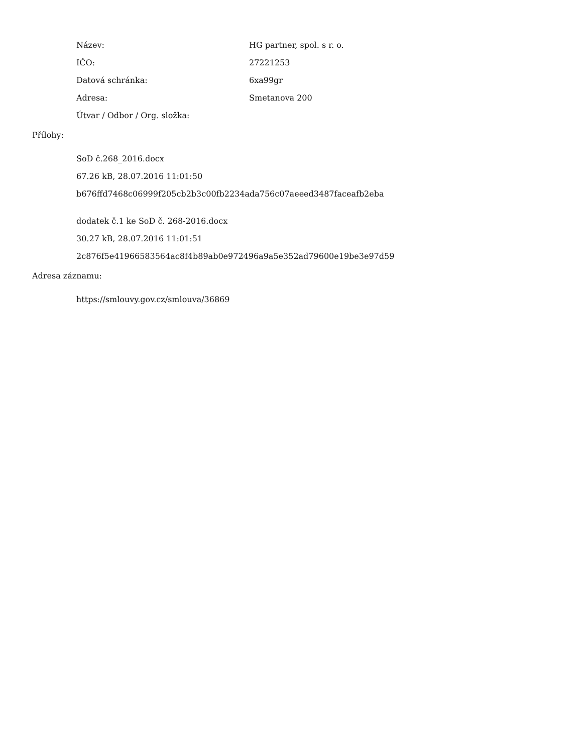| Název: | HG partner, spol. s r. o. |
| IČO: | 27221253 |
| Datová schránka: | 6xa99gr |
| Adresa: | Smetanova 200 |
| Útvar / Odbor / Org. složka: | |
Přílohy:
SoD č.268_2016.docx
67.26 kB, 28.07.2016 11:01:50
b676ffd7468c06999f205cb2b3c00fb2234ada756c07aeeed3487faceafb2eba
dodatek č.1 ke SoD č. 268-2016.docx
30.27 kB, 28.07.2016 11:01:51
2c876f5e41966583564ac8f4b89ab0e972496a9a5e352ad79600e19be3e97d59
Adresa záznamu:
https://smlouvy.gov.cz/smlouva/36869